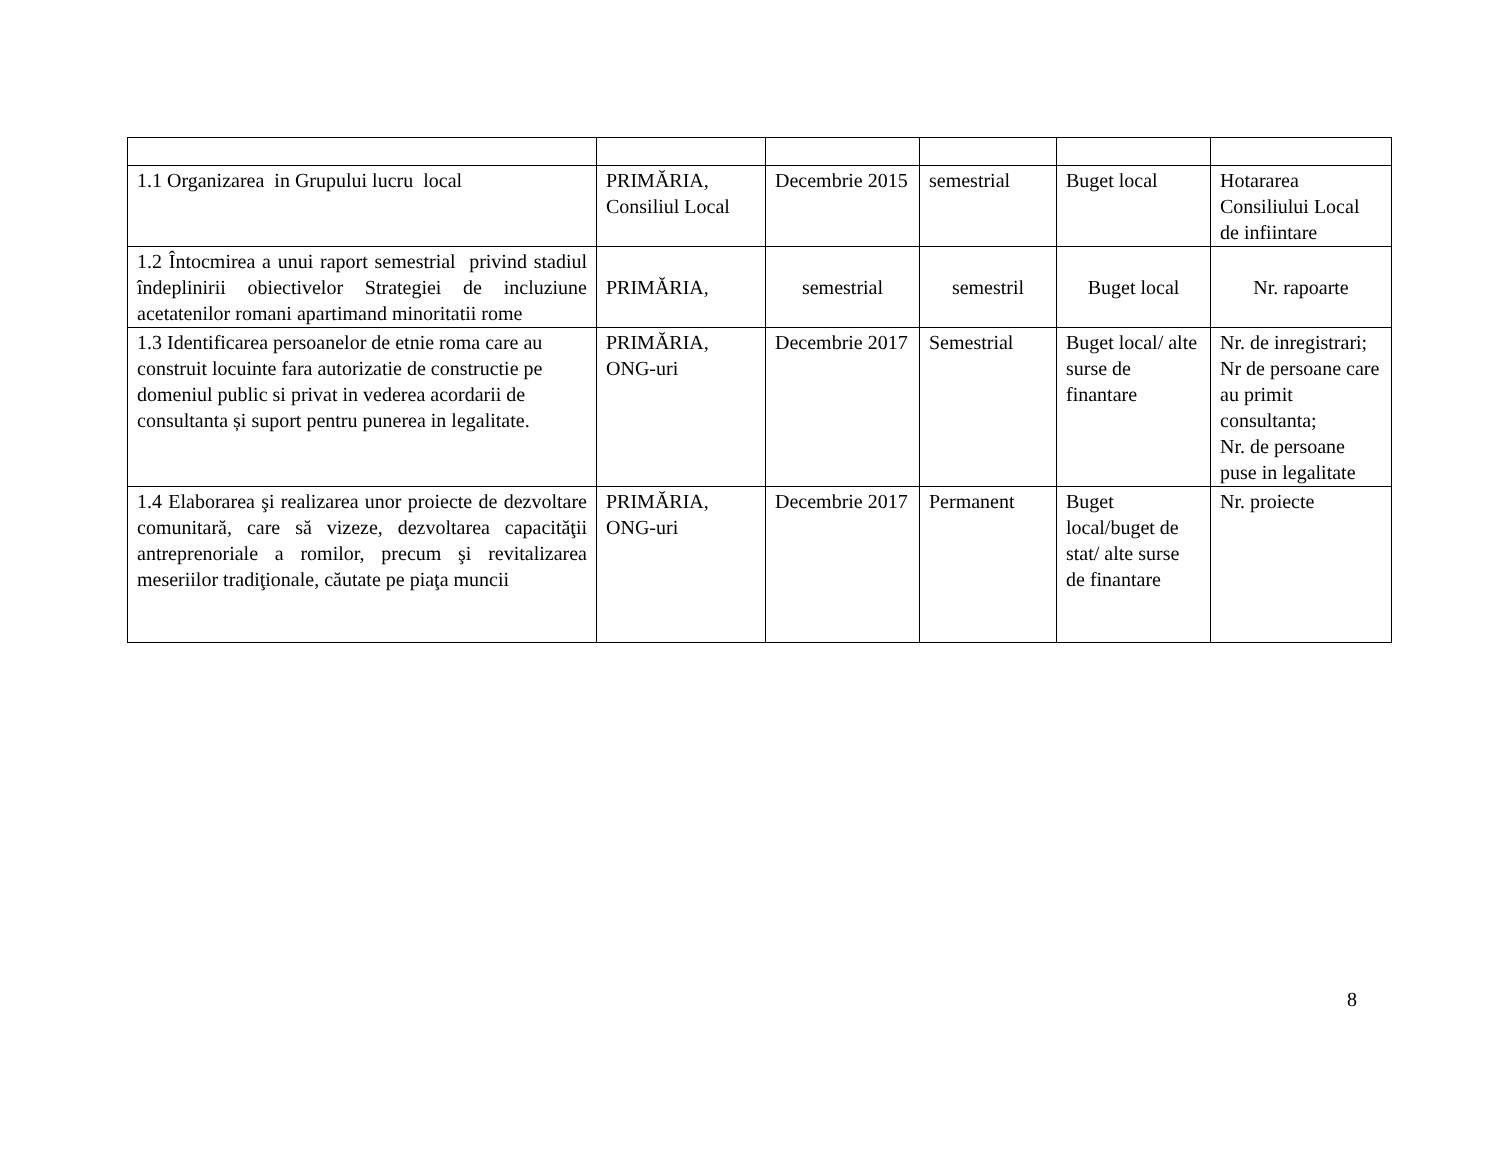| 1.1 Organizarea in Grupului lucru local | PRIMĂRIA, Consiliul Local | Decembrie 2015 | semestrial | Buget local | Hotararea Consiliului Local de infiintare |
| 1.2 Întocmirea a unui raport semestrial privind stadiul îndeplinirii obiectivelor Strategiei de incluziune acetatenilor romani apartimand minoritatii rome | PRIMĂRIA, | semestrial | semestril | Buget local | Nr. rapoarte |
| 1.3 Identificarea persoanelor de etnie roma care au construit locuinte fara autorizatie de constructie pe domeniul public si privat in vederea acordarii de consultanta și suport pentru punerea in legalitate. | PRIMĂRIA, ONG-uri | Decembrie 2017 | Semestrial | Buget local/ alte surse de finantare | Nr. de inregistrari; Nr de persoane care au primit consultanta; Nr. de persoane puse in legalitate |
| 1.4 Elaborarea şi realizarea unor proiecte de dezvoltare comunitară, care să vizeze, dezvoltarea capacităţii antreprenoriale a romilor, precum şi revitalizarea meseriilor tradiţionale, căutate pe piaţa muncii | PRIMĂRIA, ONG-uri | Decembrie 2017 | Permanent | Buget local/buget de stat/ alte surse de finantare | Nr. proiecte |
8